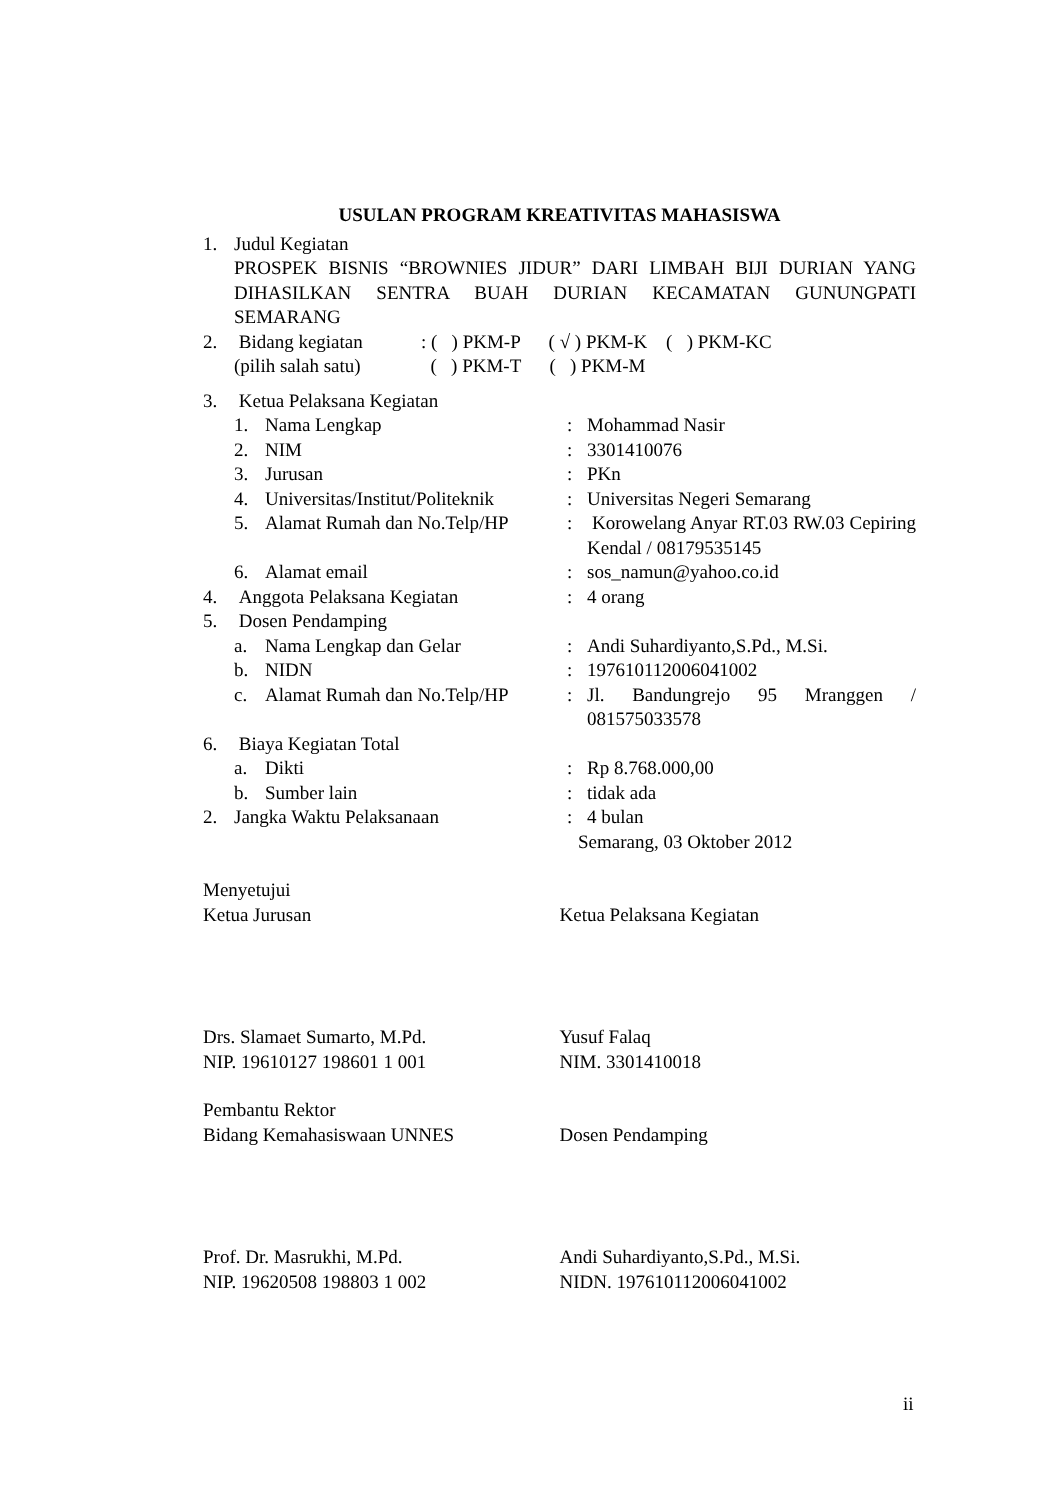USULAN PROGRAM KREATIVITAS MAHASISWA
1. Judul Kegiatan
PROSPEK BISNIS “BROWNIES JIDUR” DARI LIMBAH BIJI DURIAN YANG DIHASILKAN SENTRA BUAH DURIAN KECAMATAN GUNUNGPATI SEMARANG
2. Bidang kegiatan: ( ) PKM-P ( √ ) PKM-K ( ) PKM-KC
(pilih salah satu) ( ) PKM-T ( ) PKM-M
3. Ketua Pelaksana Kegiatan
1. Nama Lengkap: Mohammad Nasir
2. NIM: 3301410076
3. Jurusan: PKn
4. Universitas/Institut/Politeknik: Universitas Negeri Semarang
5. Alamat Rumah dan No.Telp/HP: Korowelang Anyar RT.03 RW.03 Cepiring Kendal / 08179535145
6. Alamat email: sos_namun@yahoo.co.id
4. Anggota Pelaksana Kegiatan: 4 orang
5. Dosen Pendamping
a. Nama Lengkap dan Gelar: Andi Suhardiyanto,S.Pd., M.Si.
b. NIDN: 197610112006041002
c. Alamat Rumah dan No.Telp/HP: Jl. Bandungrejo 95 Mranggen / 081575033578
6. Biaya Kegiatan Total
a. Dikti: Rp 8.768.000,00
b. Sumber lain: tidak ada
2. Jangka Waktu Pelaksanaan: 4 bulan
Semarang, 03 Oktober 2012
Menyetujui
Ketua Jurusan Ketua Pelaksana Kegiatan
Drs. Slamaet Sumarto, M.Pd. Yusuf Falaq
NIP. 19610127 198601 1 001 NIM. 3301410018
Pembantu Rektor
Bidang Kemahasiswaan UNNES Dosen Pendamping
Prof. Dr. Masrukhi, M.Pd. Andi Suhardiyanto,S.Pd., M.Si.
NIP. 19620508 198803 1 002 NIDN. 197610112006041002
ii